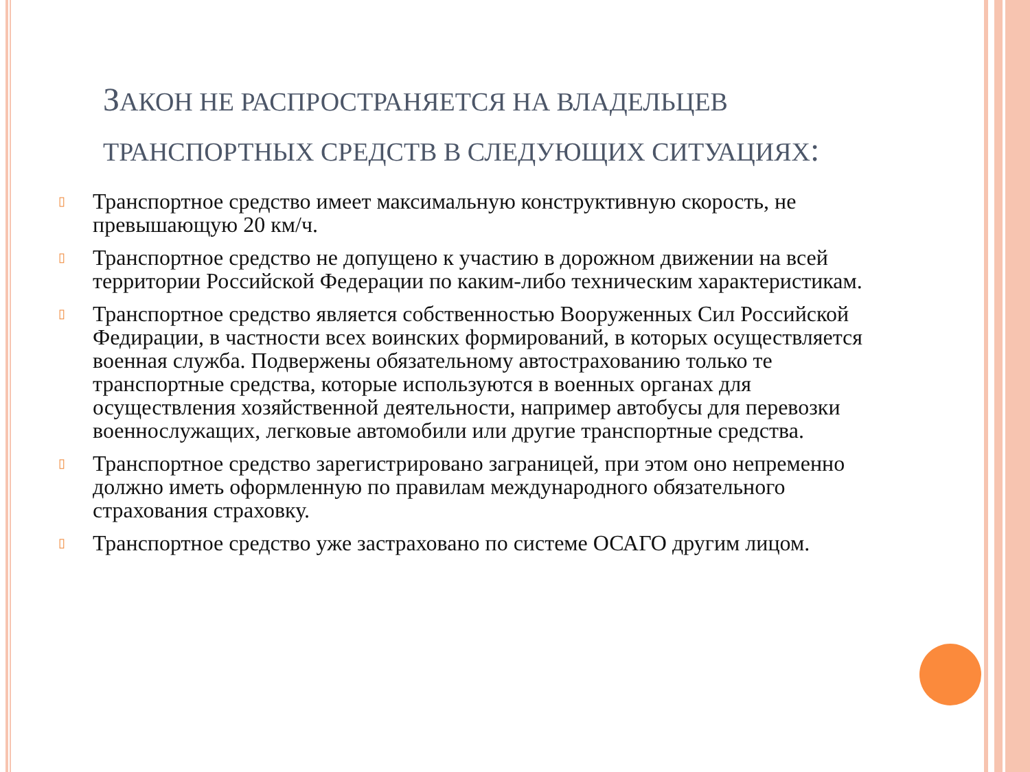ЗАКОН НЕ РАСПРОСТРАНЯЕТСЯ НА ВЛАДЕЛЬЦЕВ ТРАНСПОРТНЫХ СРЕДСТВ В СЛЕДУЮЩИХ СИТУАЦИЯХ:
▯ Транспортное средство имеет максимальную конструктивную скорость, не превышающую 20 км/ч.
▯ Транспортное средство не допущено к участию в дорожном движении на всей территории Российской Федерации по каким-либо техническим характеристикам.
▯ Транспортное средство является собственностью Вооруженных Сил Российской Федирации, в частности всех воинских формирований, в которых осуществляется военная служба. Подвержены обязательному автострахованию только те транспортные средства, которые используются в военных органах для осуществления хозяйственной деятельности, например автобусы для перевозки военнослужащих, легковые автомобили или другие транспортные средства.
▯ Транспортное средство зарегистрировано заграницей, при этом оно непременно должно иметь оформленную по правилам международного обязательного страхования страховку.
▯ Транспортное средство уже застраховано по системе ОСАГО другим лицом.